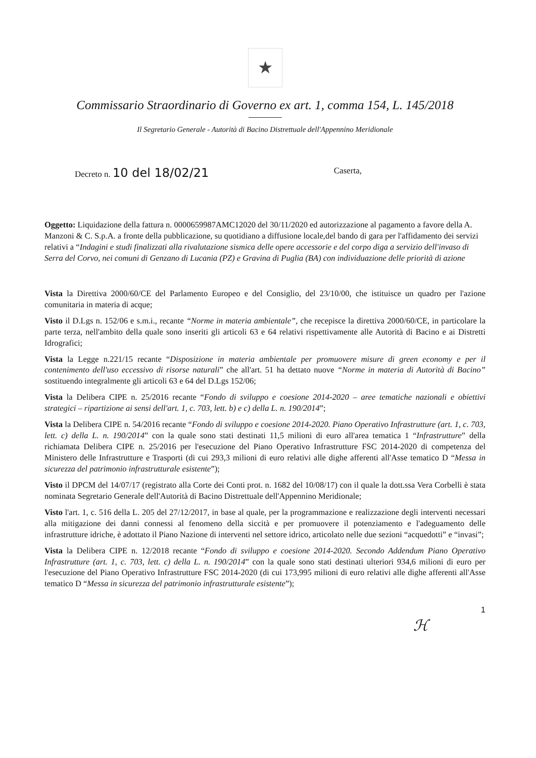★
Commissario Straordinario di Governo ex art. 1, comma 154, L. 145/2018
Il Segretario Generale - Autorità di Bacino Distrettuale dell'Appennino Meridionale
Decreto n. 10 del 18/02/21 Caserta,
Oggetto: Liquidazione della fattura n. 0000659987AMC12020 del 30/11/2020 ed autorizzazione al pagamento a favore della A. Manzoni & C. S.p.A. a fronte della pubblicazione, su quotidiano a diffusione locale,del bando di gara per l'affidamento dei servizi relativi a “Indagini e studi finalizzati alla rivalutazione sismica delle opere accessorie e del corpo diga a servizio dell'invaso di Serra del Corvo, nei comuni di Genzano di Lucania (PZ) e Gravina di Puglia (BA) con individuazione delle priorità di azione
Vista la Direttiva 2000/60/CE del Parlamento Europeo e del Consiglio, del 23/10/00, che istituisce un quadro per l'azione comunitaria in materia di acque;
Visto il D.Lgs n. 152/06 e s.m.i., recante “Norme in materia ambientale”, che recepisce la direttiva 2000/60/CE, in particolare la parte terza, nell'ambito della quale sono inseriti gli articoli 63 e 64 relativi rispettivamente alle Autorità di Bacino e ai Distretti Idrografici;
Vista la Legge n.221/15 recante “Disposizione in materia ambientale per promuovere misure di green economy e per il contenimento dell'uso eccessivo di risorse naturali” che all'art. 51 ha dettato nuove “Norme in materia di Autorità di Bacino” sostituendo integralmente gli articoli 63 e 64 del D.Lgs 152/06;
Vista la Delibera CIPE n. 25/2016 recante “Fondo di sviluppo e coesione 2014-2020 – aree tematiche nazionali e obiettivi strategici – ripartizione ai sensi dell'art. 1, c. 703, lett. b) e c) della L. n. 190/2014”;
Vista la Delibera CIPE n. 54/2016 recante “Fondo di sviluppo e coesione 2014-2020. Piano Operativo Infrastrutture (art. 1, c. 703, lett. c) della L. n. 190/2014” con la quale sono stati destinati 11,5 milioni di euro all'area tematica 1 “Infrastrutture” della richiamata Delibera CIPE n. 25/2016 per l'esecuzione del Piano Operativo Infrastrutture FSC 2014-2020 di competenza del Ministero delle Infrastrutture e Trasporti (di cui 293,3 milioni di euro relativi alle dighe afferenti all'Asse tematico D “Messa in sicurezza del patrimonio infrastrutturale esistente”);
Visto il DPCM del 14/07/17 (registrato alla Corte dei Conti prot. n. 1682 del 10/08/17) con il quale la dott.ssa Vera Corbelli è stata nominata Segretario Generale dell'Autorità di Bacino Distrettuale dell'Appennino Meridionale;
Visto l'art. 1, c. 516 della L. 205 del 27/12/2017, in base al quale, per la programmazione e realizzazione degli interventi necessari alla mitigazione dei danni connessi al fenomeno della siccità e per promuovere il potenziamento e l'adeguamento delle infrastrutture idriche, è adottato il Piano Nazione di interventi nel settore idrico, articolato nelle due sezioni “acquedotti” e “invasi”;
Vista la Delibera CIPE n. 12/2018 recante “Fondo di sviluppo e coesione 2014-2020. Secondo Addendum Piano Operativo Infrastrutture (art. 1, c. 703, lett. c) della L. n. 190/2014” con la quale sono stati destinati ulteriori 934,6 milioni di euro per l'esecuzione del Piano Operativo Infrastrutture FSC 2014-2020 (di cui 173,995 milioni di euro relativi alle dighe afferenti all'Asse tematico D “Messa in sicurezza del patrimonio infrastrutturale esistente”);
1
ℋ